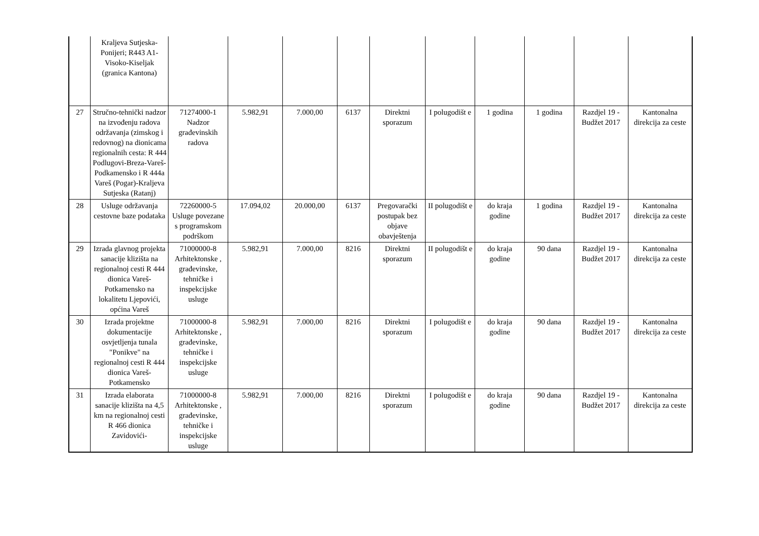| | Kraljeva Sutjeska-Ponijeri; R443 A1-Visoko-Kiseljak (granica Kantona) | | | | | | | | | | |
| 27 | Stručno-tehnički nadzor na izvođenju radova održavanja (zimskog i redovnog) na dionicama regionalnih cesta: R 444 Podlugovi-Breza-Vareš-Podkamensko i R 444a Vareš (Pogar)-Kraljeva Sutjeska (Ratanj) | 71274000-1 Nadzor građevinskih radova | 5.982,91 | 7.000,00 | 6137 | Direktni sporazum | I polugodišt e | 1 godina | 1 godina | Razdjel 19 - Budžet 2017 | Kantonalna direkcija za ceste |
| 28 | Usluge održavanja cestovne baze podataka | 72260000-5 Usluge povezane s programskom podrškom | 17.094,02 | 20.000,00 | 6137 | Pregovarački postupak bez objave obavještenja | II polugodišt e | do kraja godine | 1 godina | Razdjel 19 - Budžet 2017 | Kantonalna direkcija za ceste |
| 29 | Izrada glavnog projekta sanacije klizišta na regionalnoj cesti R 444 dionica Vareš-Potkamensko na lokalitetu Ljepovići, općina Vareš | 71000000-8 Arhitektonske , građevinske, tehničke i inspekcijske usluge | 5.982,91 | 7.000,00 | 8216 | Direktni sporazum | II polugodišt e | do kraja godine | 90 dana | Razdjel 19 - Budžet 2017 | Kantonalna direkcija za ceste |
| 30 | Izrada projektne dokumentacije osvjetljenja tunala "Ponikve" na regionalnoj cesti R 444 dionica Vareš-Potkamensko | 71000000-8 Arhitektonske , građevinske, tehničke i inspekcijske usluge | 5.982,91 | 7.000,00 | 8216 | Direktni sporazum | I polugodišt e | do kraja godine | 90 dana | Razdjel 19 - Budžet 2017 | Kantonalna direkcija za ceste |
| 31 | Izrada elaborata sanacije klizišta na 4,5 km na regionalnoj cesti R 466 dionica Zavidovići- | 71000000-8 Arhitektonske , građevinske, tehničke i inspekcijske usluge | 5.982,91 | 7.000,00 | 8216 | Direktni sporazum | I polugodišt e | do kraja godine | 90 dana | Razdjel 19 - Budžet 2017 | Kantonalna direkcija za ceste |